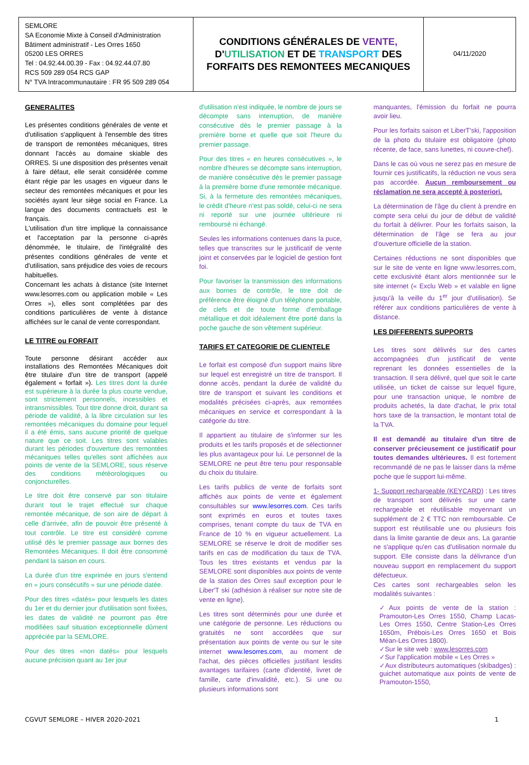| SEMLORE SA Economie Mixte à Conseil d'Administration Bâtiment administratif - Les Orres 1650 05200 LES ORRES Tel : 04.92.44.00.39 - Fax : 04.92.44.07.80 RCS 509 289 054 RCS GAP N° TVA Intracommunautaire : FR 95 509 289 054 | CONDITIONS GÉNÉRALES DE VENTE, D' UTILISATION ET DE TRANSPORT DES FORFAITS DES REMONTEES MECANIQUES | 04/11/2020 |
GENERALITES
Les présentes conditions générales de vente et d'utilisation s'appliquent à l'ensemble des titres de transport de remontées mécaniques, titres donnant l'accès au domaine skiable des ORRES. Si une disposition des présentes venait à faire défaut, elle serait considérée comme étant régie par les usages en vigueur dans le secteur des remontées mécaniques et pour les sociétés ayant leur siège social en France. La langue des documents contractuels est le français.
L'utilisation d'un titre implique la connaissance et l'acceptation par la personne ci-après dénommée, le titulaire, de l'intégralité des présentes conditions générales de vente et d'utilisation, sans préjudice des voies de recours habituelles.
Concernant les achats à distance (site Internet www.lesorres.com ou application mobile « Les Orres »), elles sont complétées par des conditions particulières de vente à distance affichées sur le canal de vente correspondant.
LE TITRE ou FORFAIT
Toute personne désirant accéder aux installations des Remontées Mécaniques doit être titulaire d'un titre de transport (appelé également « forfait »). Les titres dont la durée est supérieure à la durée la plus courte vendue, sont strictement personnels, incessibles et intransmissibles. Tout titre donne droit, durant sa période de validité, à la libre circulation sur les remontées mécaniques du domaine pour lequel il a été émis, sans aucune priorité de quelque nature que ce soit. Les titres sont valables durant les périodes d'ouverture des remontées mécaniques telles qu'elles sont affichées aux points de vente de la SEMLORE, sous réserve des conditions météorologiques ou conjoncturelles.
Le titre doit être conservé par son titulaire durant tout le trajet effectué sur chaque remontée mécanique, de son aire de départ à celle d'arrivée, afin de pouvoir être présenté à tout contrôle. Le titre est considéré comme utilisé dès le premier passage aux bornes des Remontées Mécaniques. Il doit être consommé pendant la saison en cours.
La durée d'un titre exprimée en jours s'entend en « jours consécutifs » sur une période datée.
Pour des titres «datés» pour lesquels les dates du 1er et du dernier jour d'utilisation sont fixées, les dates de validité ne pourront pas être modifiées sauf situation exceptionnelle dûment appréciée par la SEMLORE.
Pour des titres «non datés» pour lesquels aucune précision quant au 1er jour
d'utilisation n'est indiquée, le nombre de jours se décompte sans interruption, de manière consécutive dès le premier passage à la première borne et quelle que soit l'heure du premier passage.
Pour des titres « en heures consécutives », le nombre d'heures se décompte sans interruption, de manière consécutive dès le premier passage à la première borne d'une remontée mécanique. Si, à la fermeture des remontées mécaniques, le crédit d'heure n'est pas soldé, celui-ci ne sera ni reporté sur une journée ultérieure ni remboursé ni échangé.
Seules les informations contenues dans la puce, telles que transcrites sur le justificatif de vente joint et conservées par le logiciel de gestion font foi.
Pour favoriser la transmission des informations aux bornes de contrôle, le titre doit de préférence être éloigné d'un téléphone portable, de clefs et de toute forme d'emballage métallique et doit idéalement être porté dans la poche gauche de son vêtement supérieur.
TARIFS ET CATEGORIE DE CLIENTELE
Le forfait est composé d'un support mains libre sur lequel est enregistré un titre de transport. Il donne accès, pendant la durée de validité du titre de transport et suivant les conditions et modalités précisées ci-après, aux remontées mécaniques en service et correspondant à la catégorie du titre.
Il appartient au titulaire de s'informer sur les produits et les tarifs proposés et de sélectionner les plus avantageux pour lui. Le personnel de la SEMLORE ne peut être tenu pour responsable du choix du titulaire.
Les tarifs publics de vente de forfaits sont affichés aux points de vente et également consultables sur www.lesorres.com. Ces tarifs sont exprimés en euros et toutes taxes comprises, tenant compte du taux de TVA en France de 10 % en vigueur actuellement. La SEMLORE se réserve le droit de modifier ses tarifs en cas de modification du taux de TVA. Tous les titres existants et vendus par la SEMLORE sont disponibles aux points de vente de la station des Orres sauf exception pour le Liber'T ski (adhésion à réaliser sur notre site de vente en ligne).
Les titres sont déterminés pour une durée et une catégorie de personne. Les réductions ou gratuités ne sont accordées que sur présentation aux points de vente ou sur le site internet www.lesorres.com, au moment de l'achat, des pièces officielles justifiant lesdits avantages tarifaires (carte d'identité, livret de famille, carte d'invalidité, etc.). Si une ou plusieurs informations sont
manquantes, l'émission du forfait ne pourra avoir lieu.
Pour les forfaits saison et LiberT'ski, l'apposition de la photo du titulaire est obligatoire (photo récente, de face, sans lunettes, ni couvre-chef).
Dans le cas où vous ne serez pas en mesure de fournir ces justificatifs, la réduction ne vous sera pas accordée. Aucun remboursement ou réclamation ne sera accepté à posteriori.
La détermination de l'âge du client à prendre en compte sera celui du jour de début de validité du forfait à délivrer. Pour les forfaits saison, la détermination de l'âge se fera au jour d'ouverture officielle de la station.
Certaines réductions ne sont disponibles que sur le site de vente en ligne www.lesorres.com, cette exclusivité étant alors mentionnée sur le site internet (« Exclu Web » et valable en ligne jusqu'à la veille du 1<sup>er</sup> jour d'utilisation). Se référer aux conditions particulières de vente à distance.
LES DIFFERENTS SUPPORTS
Les titres sont délivrés sur des cartes accompagnées d'un justificatif de vente reprenant les données essentielles de la transaction. Il sera délivré, quel que soit le carte utilisée, un ticket de caisse sur lequel figure, pour une transaction unique, le nombre de produits achetés, la date d'achat, le prix total hors taxe de la transaction, le montant total de la TVA.
Il est demandé au titulaire d'un titre de conserver précieusement ce justificatif pour toutes demandes ultérieures. Il est fortement recommandé de ne pas le laisser dans la même poche que le support lui-même.
1- Support rechargeable (KEYCARD) : Les titres de transport sont délivrés sur une carte rechargeable et réutilisable moyennant un supplément de 2 € TTC non remboursable. Ce support est réutilisable une ou plusieurs fois dans la limite garantie de deux ans. La garantie ne s'applique qu'en cas d'utilisation normale du support. Elle consiste dans la délivrance d'un nouveau support en remplacement du support défectueux.
Ces cartes sont rechargeables selon les modalités suivantes :
✓Aux points de vente de la station : Pramouton-Les Orres 1550, Champ Lacas-Les Orres 1550, Centre Station-Les Orres 1650m, Prébois-Les Orres 1650 et Bois Méan-Les Orres 1800).
✓Sur le site web : www.lesorres.com
✓Sur l'application mobile « Les Orres »
✓Aux distributeurs automatiques (skibadges) : guichet automatique aux points de vente de Pramouton-1550,
CGVUT SEMLORE – HIVER 2020-2021 1